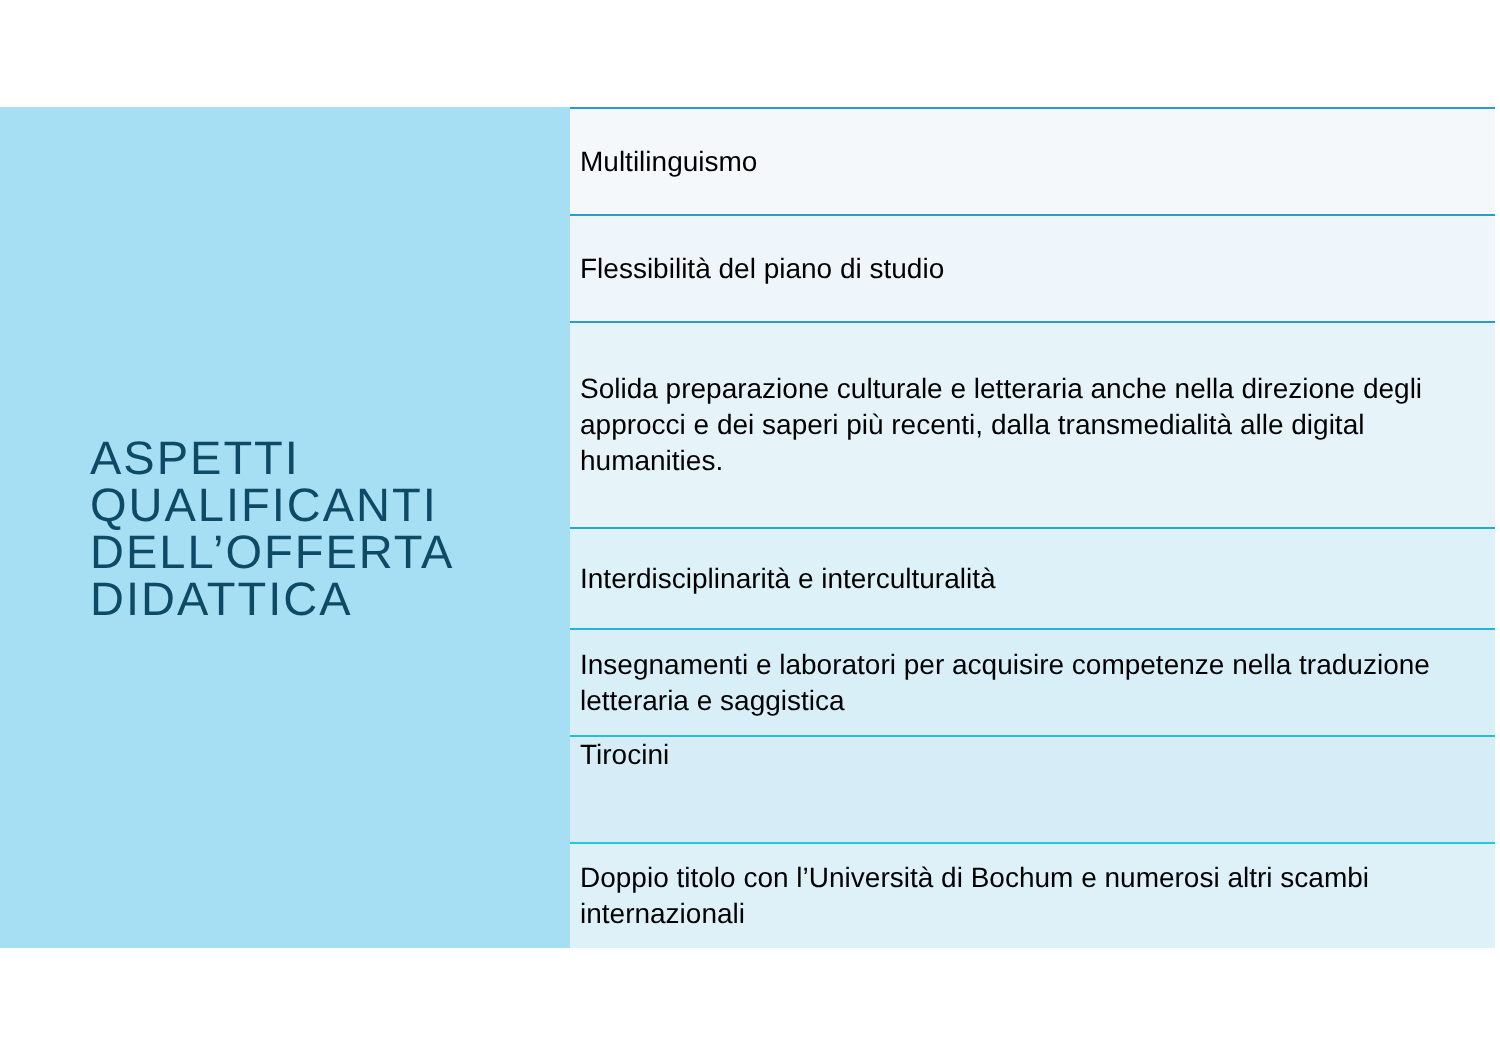ASPETTI
QUALIFICANTI
DELL’OFFERTA
DIDATTICA
Multilinguismo
Flessibilità del piano di studio
Solida preparazione culturale e letteraria anche nella direzione degli approcci e dei saperi più recenti, dalla transmedialità alle digital humanities.
Interdisciplinarità e interculturalità
Insegnamenti e laboratori per acquisire competenze nella traduzione letteraria e saggistica
Tirocini
Doppio titolo con l’Università di Bochum e numerosi altri scambi internazionali